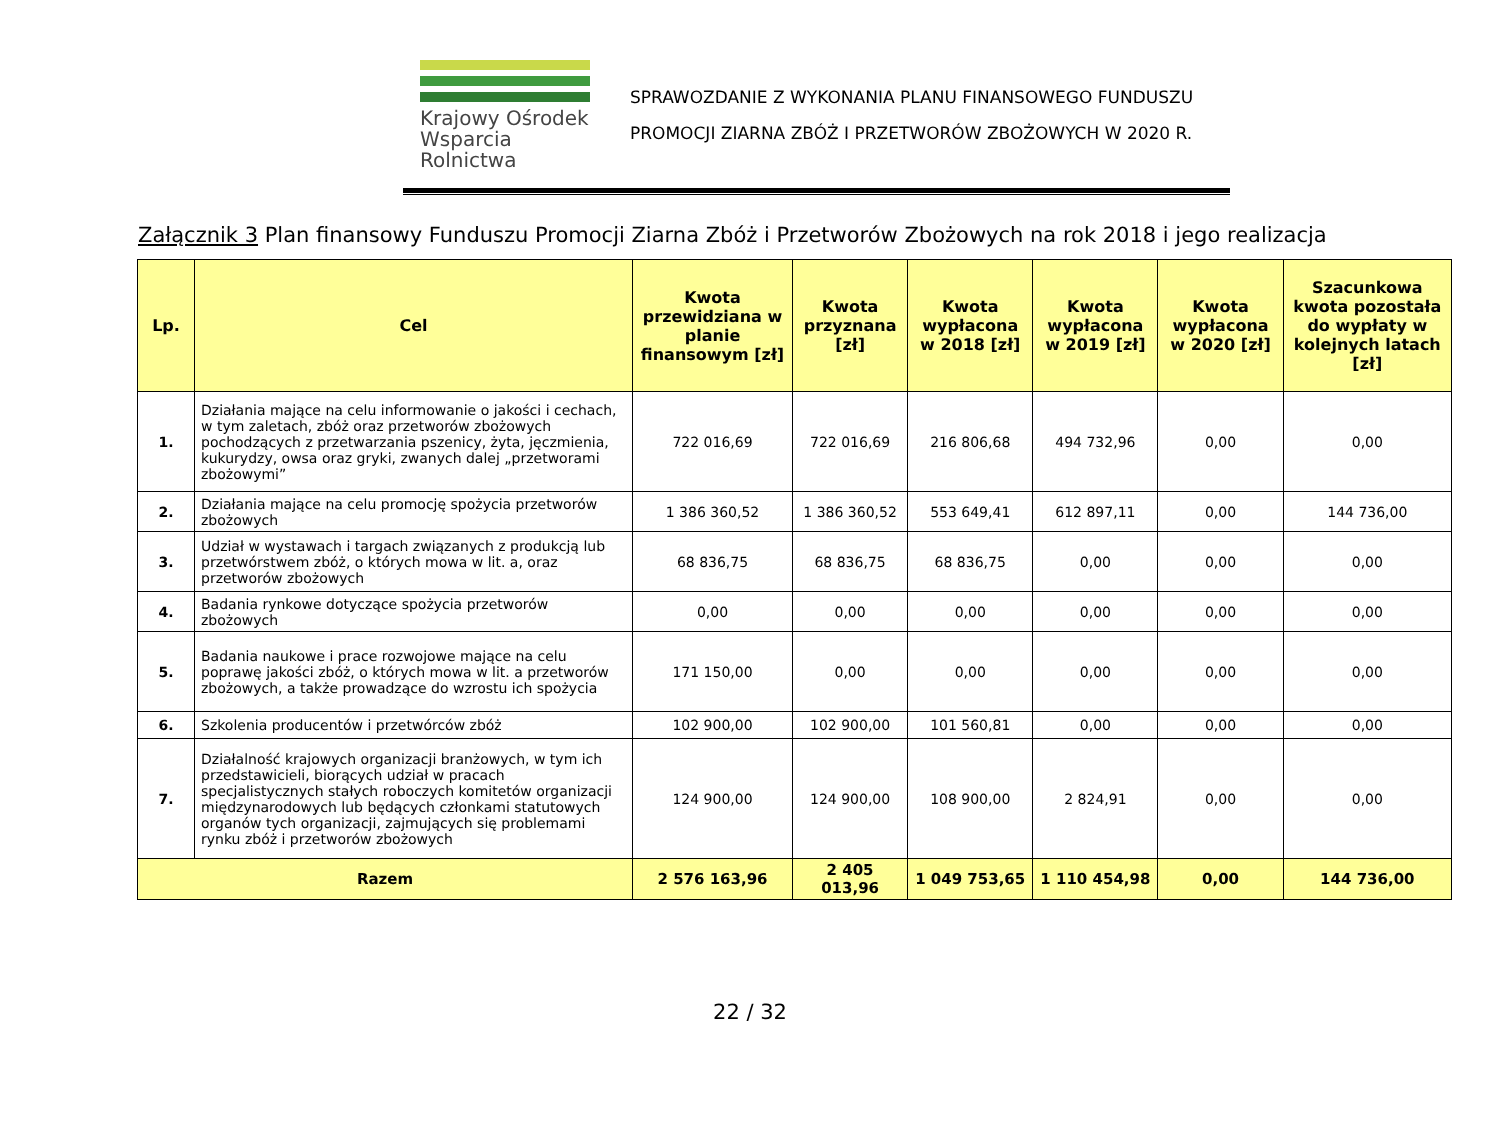Krajowy Ośrodek
Wsparcia Rolnictwa
SPRAWOZDANIE Z WYKONANIA PLANU FINANSOWEGO FUNDUSZU
PROMOCJI ZIARNA ZBÓŻ I PRZETWORÓW ZBOŻOWYCH W 2020 R.
Załącznik 3 Plan finansowy Funduszu Promocji Ziarna Zbóż i Przetworów Zbożowych na rok 2018 i jego realizacja
| Lp. | Cel | Kwota przewidziana w planie finansowym [zł] | Kwota przyznana [zł] | Kwota wypłacona w 2018 [zł] | Kwota wypłacona w 2019 [zł] | Kwota wypłacona w 2020 [zł] | Szacunkowa kwota pozostała do wypłaty w kolejnych latach [zł] |
| --- | --- | --- | --- | --- | --- | --- | --- |
| 1. | Działania mające na celu informowanie o jakości i cechach, w tym zaletach, zbóż oraz przetworów zbożowych pochodzących z przetwarzania pszenicy, żyta, jęczmienia, kukurydzy, owsa oraz gryki, zwanych dalej „przetworami zbożowymi” | 722 016,69 | 722 016,69 | 216 806,68 | 494 732,96 | 0,00 | 0,00 |
| 2. | Działania mające na celu promocję spożycia przetworów zbożowych | 1 386 360,52 | 1 386 360,52 | 553 649,41 | 612 897,11 | 0,00 | 144 736,00 |
| 3. | Udział w wystawach i targach związanych z produkcją lub przetwórstwem zbóż, o których mowa w lit. a, oraz przetworów zbożowych | 68 836,75 | 68 836,75 | 68 836,75 | 0,00 | 0,00 | 0,00 |
| 4. | Badania rynkowe dotyczące spożycia przetworów zbożowych | 0,00 | 0,00 | 0,00 | 0,00 | 0,00 | 0,00 |
| 5. | Badania naukowe i prace rozwojowe mające na celu poprawę jakości zbóż, o których mowa w lit. a przetworów zbożowych, a także prowadzące do wzrostu ich spożycia | 171 150,00 | 0,00 | 0,00 | 0,00 | 0,00 | 0,00 |
| 6. | Szkolenia producentów i przetwórców zbóż | 102 900,00 | 102 900,00 | 101 560,81 | 0,00 | 0,00 | 0,00 |
| 7. | Działalność krajowych organizacji branżowych, w tym ich przedstawicieli, biorących udział w pracach specjalistycznych stałych roboczych komitetów organizacji międzynarodowych lub będących członkami statutowych organów tych organizacji, zajmujących się problemami rynku zbóż i przetworów zbożowych | 124 900,00 | 124 900,00 | 108 900,00 | 2 824,91 | 0,00 | 0,00 |
| Razem | | 2 576 163,96 | 2 405 013,96 | 1 049 753,65 | 1 110 454,98 | 0,00 | 144 736,00 |
22 / 32